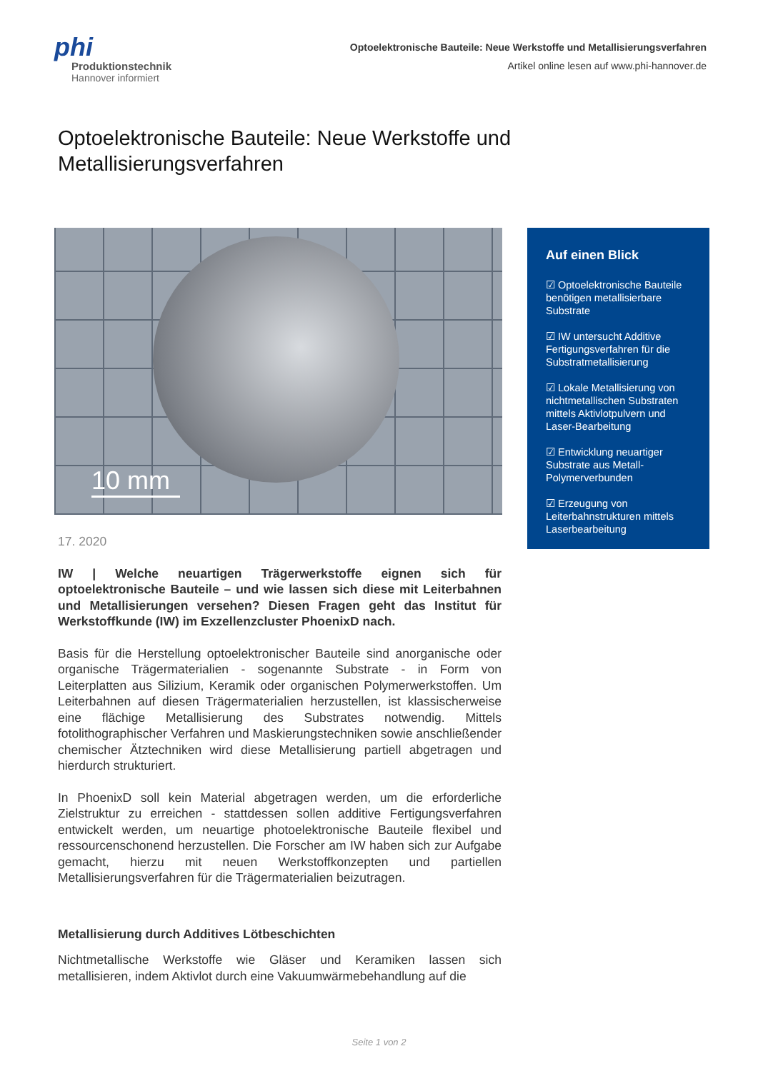phi
Produktionstechnik
Hannover informiert
Optoelektronische Bauteile: Neue Werkstoffe und Metallisierungsverfahren
Artikel online lesen auf www.phi-hannover.de
Optoelektronische Bauteile: Neue Werkstoffe und Metallisierungsverfahren
10 mm
17. 2020
IW | Welche neuartigen Trägerwerkstoffe eignen sich für optoelektronische Bauteile – und wie lassen sich diese mit Leiterbahnen und Metallisierungen versehen? Diesen Fragen geht das Institut für Werkstoffkunde (IW) im Exzellenzcluster PhoenixD nach.
Basis für die Herstellung optoelektronischer Bauteile sind anorganische oder organische Trägermaterialien - sogenannte Substrate - in Form von Leiterplatten aus Silizium, Keramik oder organischen Polymerwerkstoffen. Um Leiterbahnen auf diesen Trägermaterialien herzustellen, ist klassischerweise eine flächige Metallisierung des Substrates notwendig. Mittels fotolithographischer Verfahren und Maskierungstechniken sowie anschließender chemischer Ätztechniken wird diese Metallisierung partiell abgetragen und hierdurch strukturiert.
In PhoenixD soll kein Material abgetragen werden, um die erforderliche Zielstruktur zu erreichen - stattdessen sollen additive Fertigungsverfahren entwickelt werden, um neuartige photoelektronische Bauteile flexibel und ressourcenschonend herzustellen. Die Forscher am IW haben sich zur Aufgabe gemacht, hierzu mit neuen Werkstoffkonzepten und partiellen Metallisierungsverfahren für die Trägermaterialien beizutragen.
Metallisierung durch Additives Lötbeschichten
Nichtmetallische Werkstoffe wie Gläser und Keramiken lassen sich metallisieren, indem Aktivlot durch eine Vakuumwärmebehandlung auf die
Auf einen Blick
☑ Optoelektronische Bauteile benötigen metallisierbare Substrate
☑ IW untersucht Additive Fertigungsverfahren für die Substratmetallisierung
☑ Lokale Metallisierung von nichtmetallischen Substraten mittels Aktivlotpulvern und Laser-Bearbeitung
☑ Entwicklung neuartiger Substrate aus Metall-Polymerverbunden
☑ Erzeugung von Leiterbahnstrukturen mittels Laserbearbeitung
Seite 1 von 2